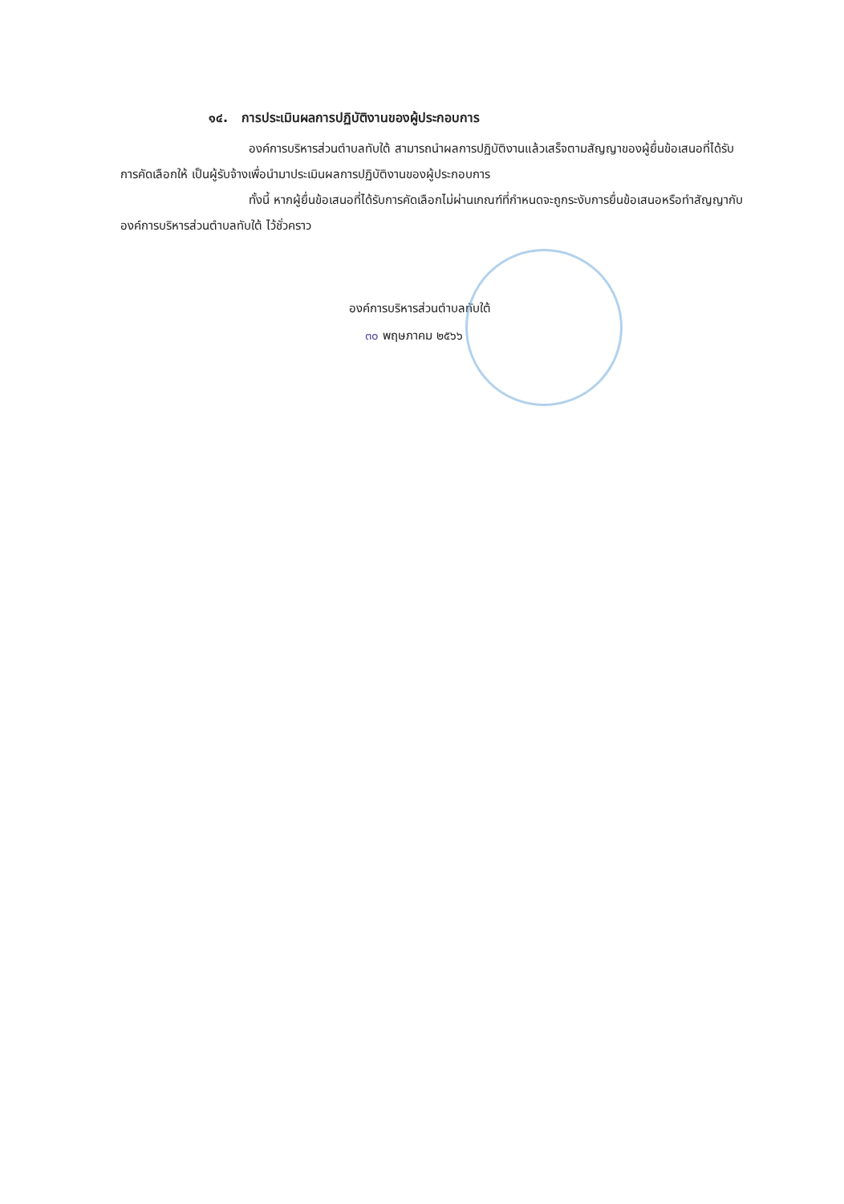๑๔. การประเมินผลการปฏิบัติงานของผู้ประกอบการ
องค์การบริหารส่วนตำบลทับใต้ สามารถนำผลการปฏิบัติงานแล้วเสร็จตามสัญญาของผู้ยื่นข้อเสนอที่ได้รับการคัดเลือกให้ เป็นผู้รับจ้างเพื่อนำมาประเมินผลการปฏิบัติงานของผู้ประกอบการ
ทั้งนี้ หากผู้ยื่นข้อเสนอที่ได้รับการคัดเลือกไม่ผ่านเกณฑ์ที่กำหนดจะถูกระงับการยื่นข้อเสนอหรือทำสัญญากับองค์การบริหารส่วนตำบลทับใต้ ไว้ชั่วคราว
องค์การบริหารส่วนตำบลทับใต้
๓๐ พฤษภาคม ๒๕๖๖